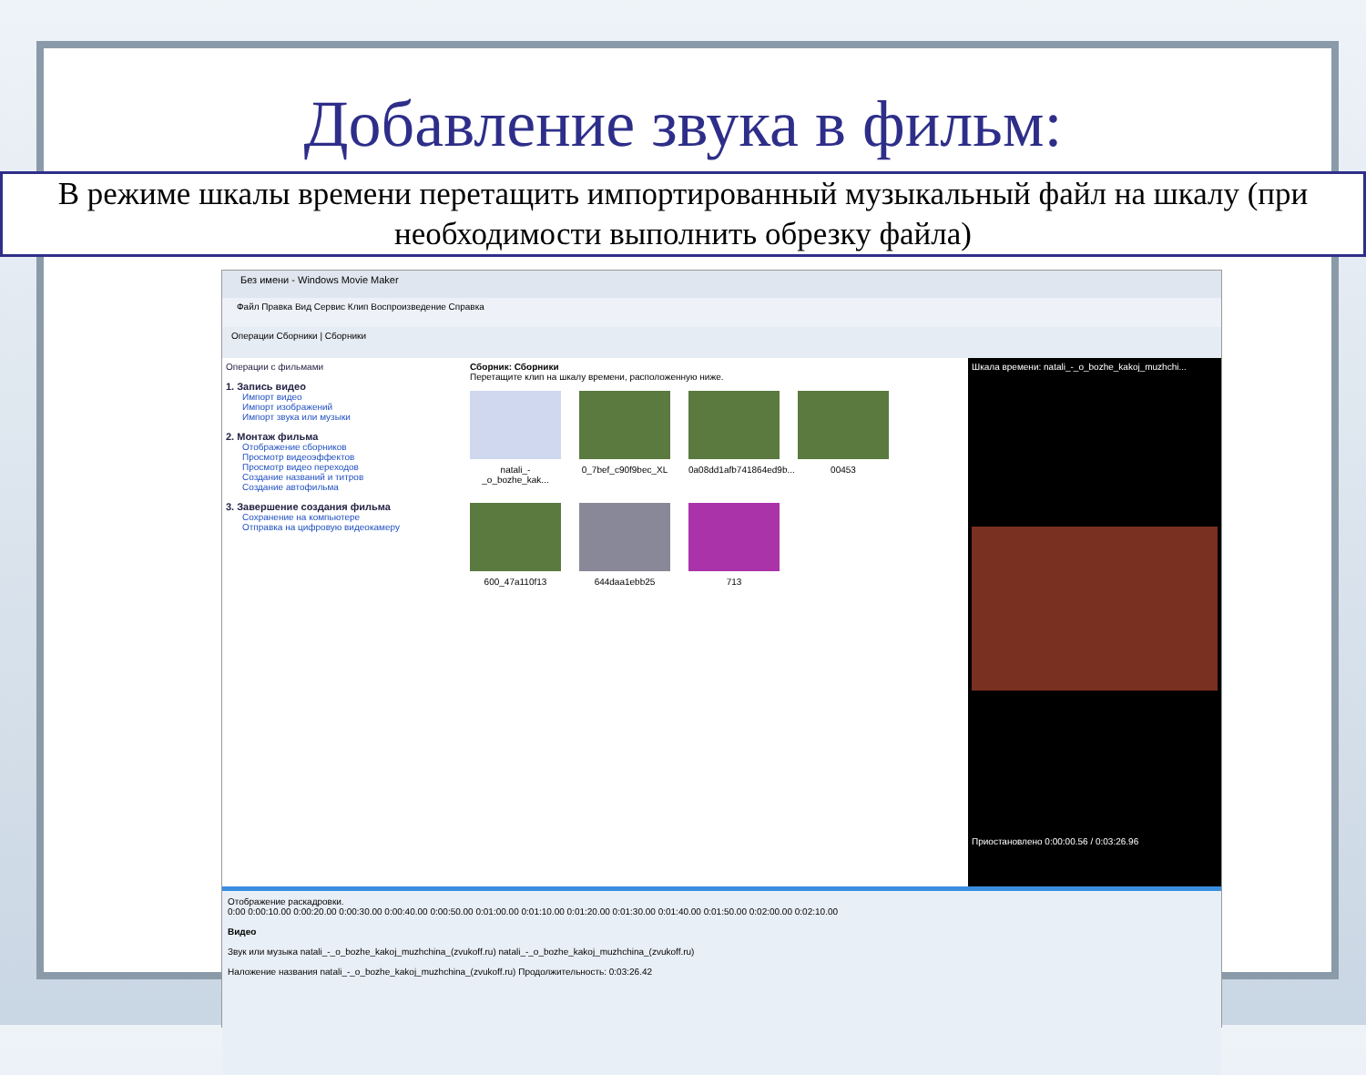Добавление звука в фильм:
В режиме шкалы времени перетащить импортированный музыкальный файл на шкалу (при необходимости выполнить обрезку файла)
Без имени - Windows Movie Maker
Файл Правка Вид Сервис Клип Воспроизведение Справка
Операции Сборники | Сборники
Операции с фильмами
1. Запись видео
Импорт видео
Импорт изображений
Импорт звука или музыки
2. Монтаж фильма
Отображение сборников
Просмотр видеоэффектов
Просмотр видео переходов
Создание названий и титров
Создание автофильма
3. Завершение создания фильма
Сохранение на компьютере
Отправка на цифровую видеокамеру
Сборник: Сборники
Перетащите клип на шкалу времени, расположенную ниже.
natali_-_o_bozhe_kak...
0_7bef_c90f9bec_XL
0a08dd1afb741864ed9b...
00453
600_47a110f13
644daa1ebb25
713
Шкала времени: natali_-_o_bozhe_kakoj_muzhchi...
Приостановлено 0:00:00.56 / 0:03:26.96
Отображение раскадровки.
0:00 0:00:10.00 0:00:20.00 0:00:30.00 0:00:40.00 0:00:50.00 0:01:00.00 0:01:10.00 0:01:20.00 0:01:30.00 0:01:40.00 0:01:50.00 0:02:00.00 0:02:10.00
Видео
Звук или музыка natali_-_o_bozhe_kakoj_muzhchina_(zvukoff.ru) natali_-_o_bozhe_kakoj_muzhchina_(zvukoff.ru)
Наложение названия natali_-_o_bozhe_kakoj_muzhchina_(zvukoff.ru) Продолжительность: 0:03:26.42